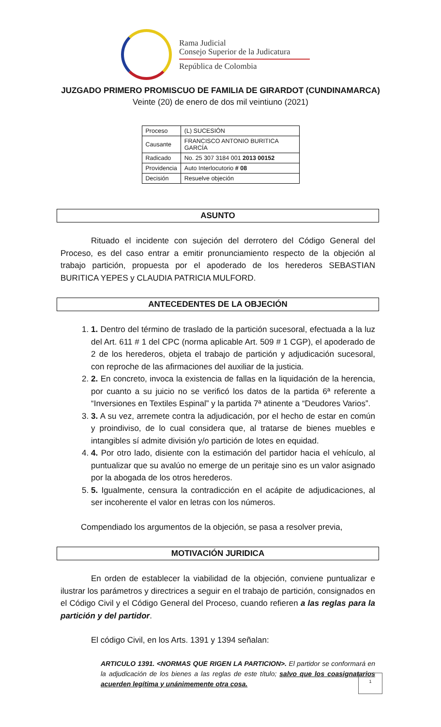Rama Judicial
Consejo Superior de la Judicatura
República de Colombia
JUZGADO PRIMERO PROMISCUO DE FAMILIA DE GIRARDOT (CUNDINAMARCA)
Veinte (20) de enero de dos mil veintiuno (2021)
| Proceso | (L) SUCESIÓN |
| Causante | FRANCISCO ANTONIO BURITICA GARCÍA |
| Radicado | No. 25 307 3184 001 2013 00152 |
| Providencia | Auto Interlocutorio # 08 |
| Decisión | Resuelve objeción |
ASUNTO
Rituado el incidente con sujeción del derrotero del Código General del Proceso, es del caso entrar a emitir pronunciamiento respecto de la objeción al trabajo partición, propuesta por el apoderado de los herederos SEBASTIAN BURITICA YEPES y CLAUDIA PATRICIA MULFORD.
ANTECEDENTES DE LA OBJECIÓN
1. 1. Dentro del término de traslado de la partición sucesoral, efectuada a la luz del Art. 611 # 1 del CPC (norma aplicable Art. 509 # 1 CGP), el apoderado de 2 de los herederos, objeta el trabajo de partición y adjudicación sucesoral, con reproche de las afirmaciones del auxiliar de la justicia.
2. 2. En concreto, invoca la existencia de fallas en la liquidación de la herencia, por cuanto a su juicio no se verificó los datos de la partida 6ª referente a “Inversiones en Textiles Espinal” y la partida 7ª atinente a “Deudores Varios”.
3. 3. A su vez, arremete contra la adjudicación, por el hecho de estar en común y proindiviso, de lo cual considera que, al tratarse de bienes muebles e intangibles sí admite división y/o partición de lotes en equidad.
4. 4. Por otro lado, disiente con la estimación del partidor hacia el vehículo, al puntualizar que su avalúo no emerge de un peritaje sino es un valor asignado por la abogada de los otros herederos.
5. 5. Igualmente, censura la contradicción en el acápite de adjudicaciones, al ser incoherente el valor en letras con los números.
Compendiado los argumentos de la objeción, se pasa a resolver previa,
MOTIVACIÓN JURIDICA
En orden de establecer la viabilidad de la objeción, conviene puntualizar e ilustrar los parámetros y directrices a seguir en el trabajo de partición, consignados en el Código Civil y el Código General del Proceso, cuando refieren a las reglas para la partición y del partidor.
El código Civil, en los Arts. 1391 y 1394 señalan:
ARTICULO 1391. <NORMAS QUE RIGEN LA PARTICION>. El partidor se conformará en la adjudicación de los bienes a las reglas de este título; salvo que los coasignatarios acuerden legítima y unánimemente otra cosa.
1